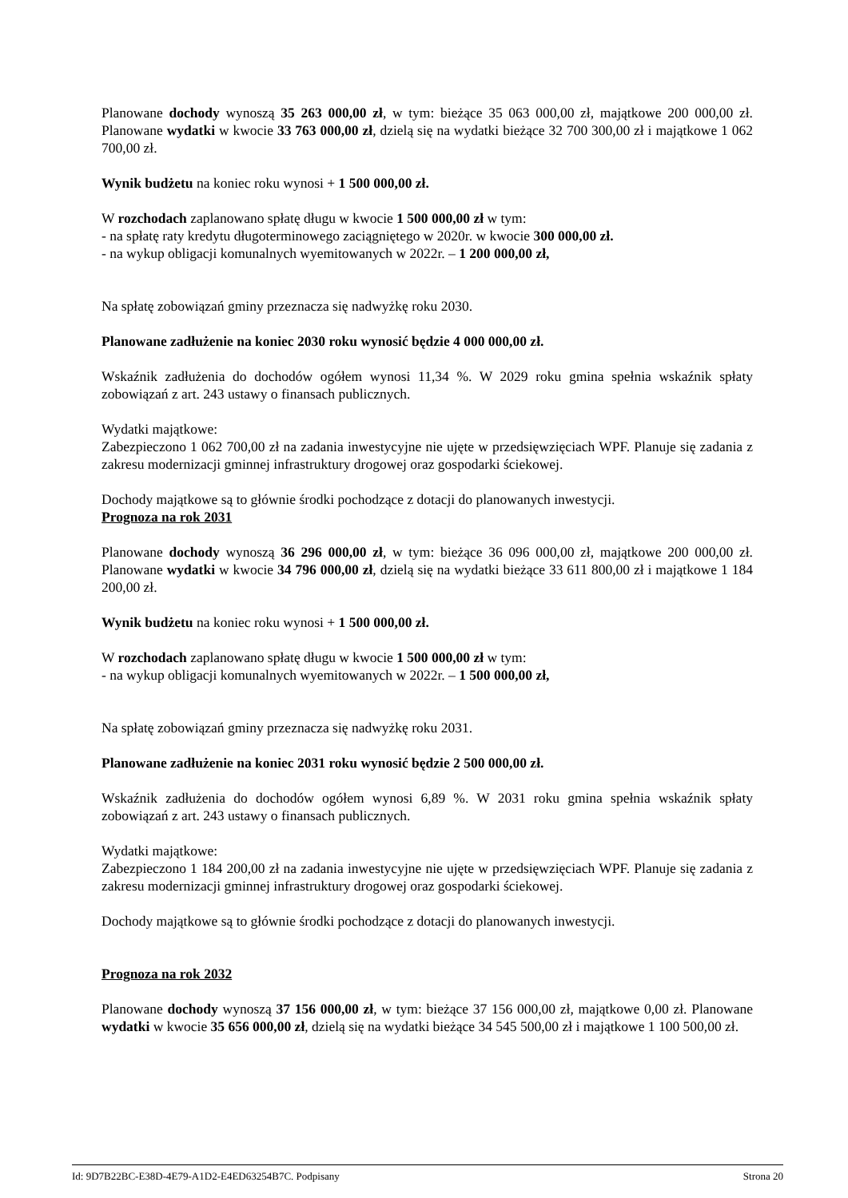Planowane dochody wynoszą 35 263 000,00 zł, w tym: bieżące 35 063 000,00 zł, majątkowe 200 000,00 zł. Planowane wydatki w kwocie 33 763 000,00 zł, dzielą się na wydatki bieżące 32 700 300,00 zł i majątkowe 1 062 700,00 zł.
Wynik budżetu na koniec roku wynosi + 1 500 000,00 zł.
W rozchodach zaplanowano spłatę długu w kwocie 1 500 000,00 zł w tym:
- na spłatę raty kredytu długoterminowego zaciągniętego w 2020r. w kwocie 300 000,00 zł.
- na wykup obligacji komunalnych wyemitowanych w 2022r. – 1 200 000,00 zł,
Na spłatę zobowiązań gminy przeznacza się nadwyżkę roku 2030.
Planowane zadłużenie na koniec 2030 roku wynosić będzie 4 000 000,00 zł.
Wskaźnik zadłużenia do dochodów ogółem wynosi 11,34 %. W 2029 roku gmina spełnia wskaźnik spłaty zobowiązań z art. 243 ustawy o finansach publicznych.
Wydatki majątkowe:
Zabezpieczono 1 062 700,00 zł na zadania inwestycyjne nie ujęte w przedsięwzięciach WPF. Planuje się zadania z zakresu modernizacji gminnej infrastruktury drogowej oraz gospodarki ściekowej.
Dochody majątkowe są to głównie środki pochodzące z dotacji do planowanych inwestycji.
Prognoza na rok 2031
Planowane dochody wynoszą 36 296 000,00 zł, w tym: bieżące 36 096 000,00 zł, majątkowe 200 000,00 zł. Planowane wydatki w kwocie 34 796 000,00 zł, dzielą się na wydatki bieżące 33 611 800,00 zł i majątkowe 1 184 200,00 zł.
Wynik budżetu na koniec roku wynosi + 1 500 000,00 zł.
W rozchodach zaplanowano spłatę długu w kwocie 1 500 000,00 zł w tym:
- na wykup obligacji komunalnych wyemitowanych w 2022r. – 1 500 000,00 zł,
Na spłatę zobowiązań gminy przeznacza się nadwyżkę roku 2031.
Planowane zadłużenie na koniec 2031 roku wynosić będzie 2 500 000,00 zł.
Wskaźnik zadłużenia do dochodów ogółem wynosi 6,89 %. W 2031 roku gmina spełnia wskaźnik spłaty zobowiązań z art. 243 ustawy o finansach publicznych.
Wydatki majątkowe:
Zabezpieczono 1 184 200,00 zł na zadania inwestycyjne nie ujęte w przedsięwzięciach WPF. Planuje się zadania z zakresu modernizacji gminnej infrastruktury drogowej oraz gospodarki ściekowej.
Dochody majątkowe są to głównie środki pochodzące z dotacji do planowanych inwestycji.
Prognoza na rok 2032
Planowane dochody wynoszą 37 156 000,00 zł, w tym: bieżące 37 156 000,00 zł, majątkowe 0,00 zł. Planowane wydatki w kwocie 35 656 000,00 zł, dzielą się na wydatki bieżące 34 545 500,00 zł i majątkowe 1 100 500,00 zł.
Id: 9D7B22BC-E38D-4E79-A1D2-E4ED63254B7C. Podpisany Strona 20